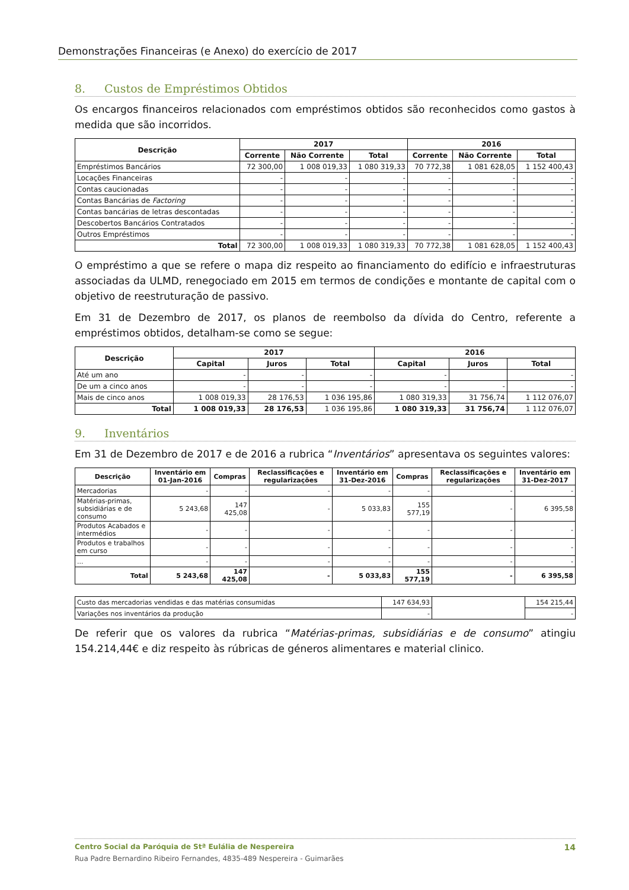Demonstrações Financeiras (e Anexo) do exercício de 2017
8. Custos de Empréstimos Obtidos
Os encargos financeiros relacionados com empréstimos obtidos são reconhecidos como gastos à medida que são incorridos.
| Descrição | 2017 | | | 2016 | | |
| --- | --- | --- | --- | --- | --- | --- |
| | Corrente | Não Corrente | Total | Corrente | Não Corrente | Total |
| Empréstimos Bancários | 72 300,00 | 1 008 019,33 | 1 080 319,33 | 70 772,38 | 1 081 628,05 | 1 152 400,43 |
| Locações Financeiras | - | - | - | - | - | - |
| Contas caucionadas | - | - | - | - | - | - |
| Contas Bancárias de Factoring | - | - | - | - | - | - |
| Contas bancárias de letras descontadas | - | - | - | - | - | - |
| Descobertos Bancários Contratados | - | - | - | - | - | - |
| Outros Empréstimos | - | - | - | - | - | - |
| Total | 72 300,00 | 1 008 019,33 | 1 080 319,33 | 70 772,38 | 1 081 628,05 | 1 152 400,43 |
O empréstimo a que se refere o mapa diz respeito ao financiamento do edifício e infraestruturas associadas da ULMD, renegociado em 2015 em termos de condições e montante de capital com o objetivo de reestruturação de passivo.
Em 31 de Dezembro de 2017, os planos de reembolso da dívida do Centro, referente a empréstimos obtidos, detalham-se como se segue:
| Descrição | 2017 | | | 2016 | | |
| --- | --- | --- | --- | --- | --- | --- |
| | Capital | Juros | Total | Capital | Juros | Total |
| Até um ano | - | - | - | - | | - |
| De um a cinco anos | - | - | - | - | - | - |
| Mais de cinco anos | 1 008 019,33 | 28 176,53 | 1 036 195,86 | 1 080 319,33 | 31 756,74 | 1 112 076,07 |
| Total | 1 008 019,33 | 28 176,53 | 1 036 195,86 | 1 080 319,33 | 31 756,74 | 1 112 076,07 |
9. Inventários
Em 31 de Dezembro de 2017 e de 2016 a rubrica “Inventários” apresentava os seguintes valores:
| Descrição | Inventário em 01-Jan-2016 | Compras | Reclassificações e regularizações | Inventário em 31-Dez-2016 | Compras | Reclassificações e regularizações | Inventário em 31-Dez-2017 |
| --- | --- | --- | --- | --- | --- | --- | --- |
| Mercadorias | - | - | - | - | - | - | - |
| Matérias-primas, subsidiárias e de consumo | 5 243,68 | 147 425,08 | - | 5 033,83 | 155 577,19 | - | 6 395,58 |
| Produtos Acabados e intermédios | - | - | - | - | - | - | - |
| Produtos e trabalhos em curso | - | - | - | - | - | - | - |
| ... | - | - | - | - | - | - | - |
| Total | 5 243,68 | 147 425,08 | - | 5 033,83 | 155 577,19 | - | 6 395,58 |
| Custo das mercadorias vendidas e das matérias consumidas | 147 634,93 | | 154 215,44 |
| Variações nos inventários da produção | - | | - |
De referir que os valores da rubrica “Matérias-primas, subsidiárias e de consumo” atingiu 154.214,44€ e diz respeito às rúbricas de géneros alimentares e material clinico.
Centro Social da Paróquia de Stª Eulália de Nespereira 14
Rua Padre Bernardino Ribeiro Fernandes, 4835-489 Nespereira - Guimarães